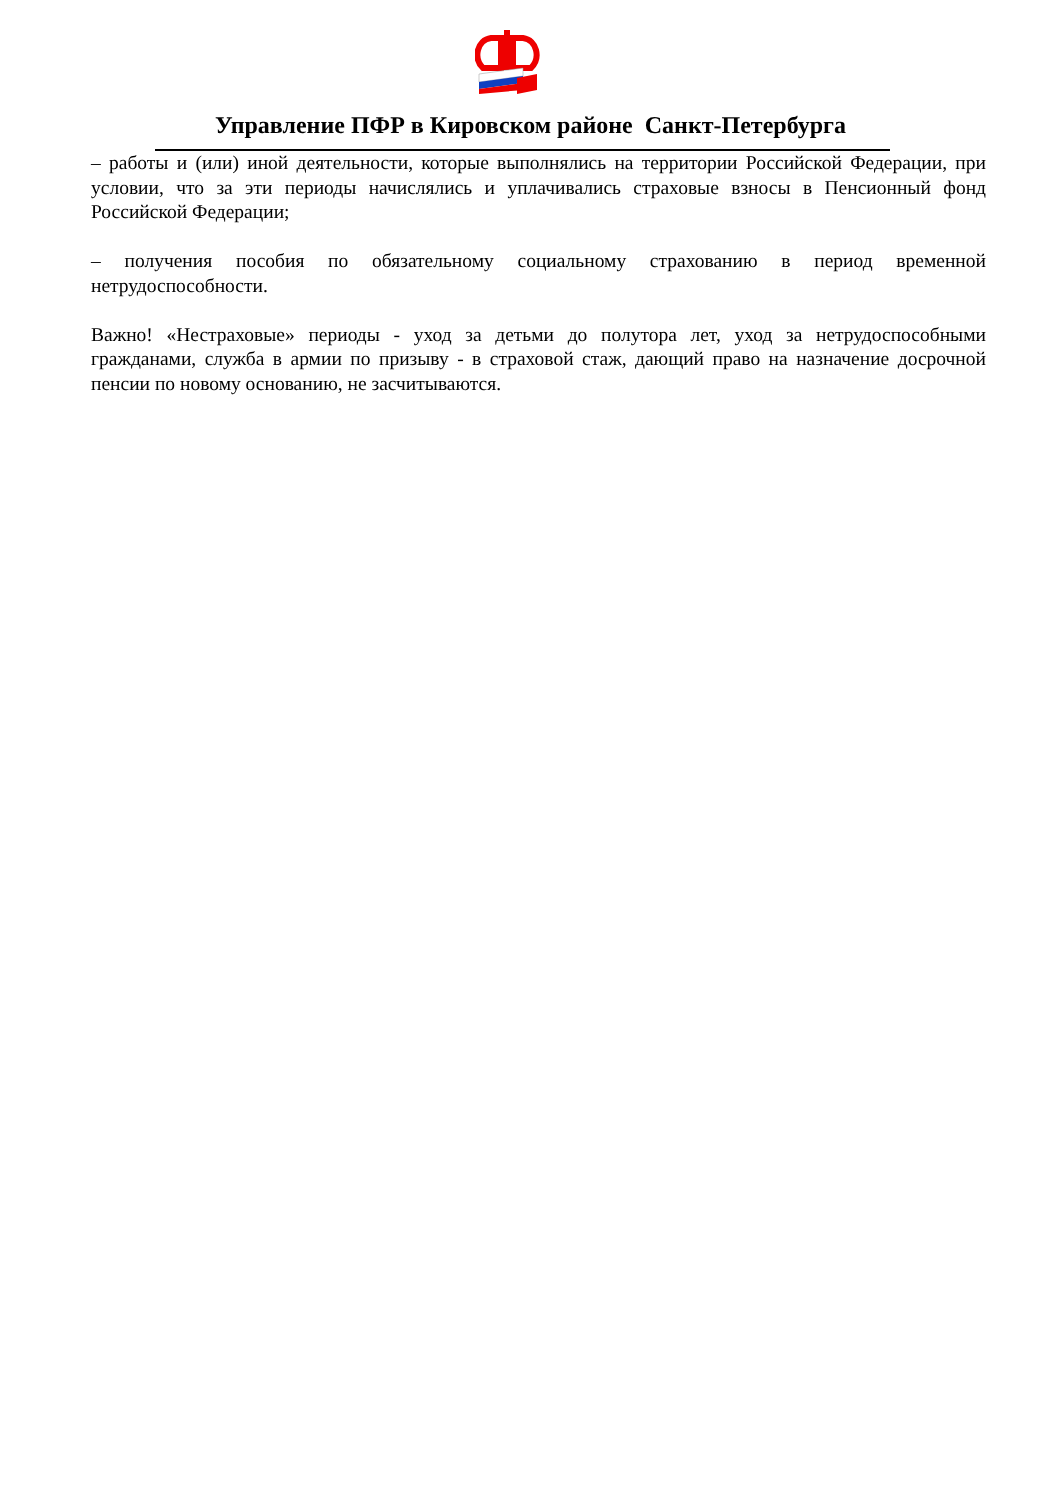Управление ПФР в Кировском районе Санкт-Петербурга
– работы и (или) иной деятельности, которые выполнялись на территории Российской Федерации, при условии, что за эти периоды начислялись и уплачивались страховые взносы в Пенсионный фонд Российской Федерации;
– получения пособия по обязательному социальному страхованию в период временной нетрудоспособности.
Важно! «Нестраховые» периоды - уход за детьми до полутора лет, уход за нетрудоспособными гражданами, служба в армии по призыву - в страховой стаж, дающий право на назначение досрочной пенсии по новому основанию, не засчитываются.